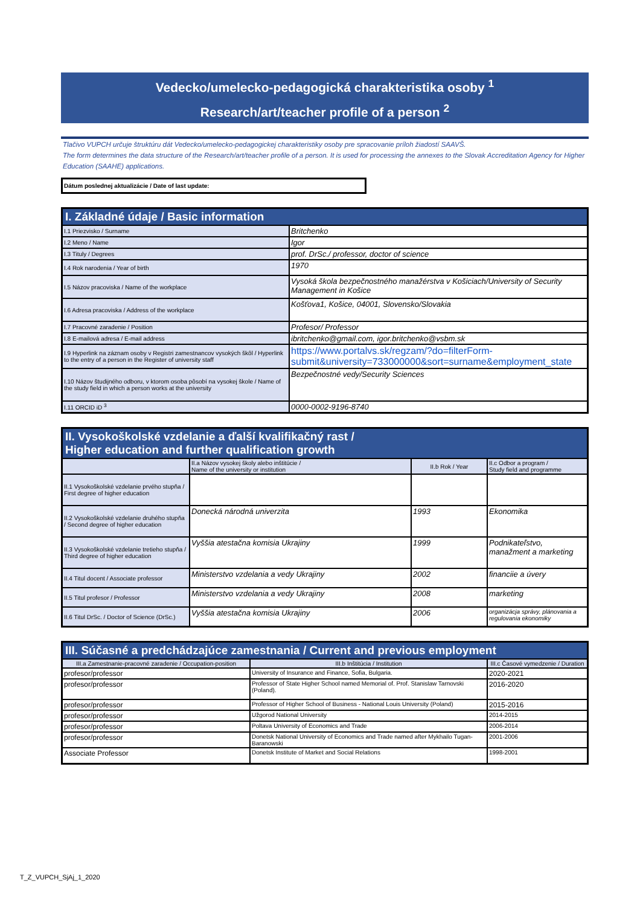Vedecko/umelecko-pedagogická charakteristika osoby <sup>1</sup>
Research/art/teacher profile of a person <sup>2</sup>
Tlačivo VUPCH určuje štruktúru dát Vedecko/umelecko-pedagogickej charakteristiky osoby pre spracovanie príloh žiadostí SAAVŠ.
The form determines the data structure of the Research/art/teacher profile of a person. It is used for processing the annexes to the Slovak Accreditation Agency for Higher Education (SAAHE) applications.
Dátum poslednej aktualizácie / Date of last update:
| I. Základné údaje / Basic information | |
| --- | --- |
| I.1 Priezvisko / Surname | Britchenko |
| I.2 Meno / Name | Igor |
| I.3 Tituly / Degrees | prof. DrSc./ professor, doctor of science |
| I.4 Rok narodenia / Year of birth | 1970 |
| I.5 Názov pracoviska / Name of the workplace | Vysoká škola bezpečnostného manažérstva v Košiciach/University of Security Management in Košice |
| I.6 Adresa pracoviska / Address of the workplace | Košťova1, Košice, 04001, Slovensko/Slovakia |
| I.7 Pracovné zaradenie / Position | Profesor/ Professor |
| I.8 E-mailová adresa / E-mail address | ibritchenko@gmail.com, igor.britchenko@vsbm.sk |
| I.9 Hyperlink na záznam osoby v Registri zamestnancov vysokých škôl / Hyperlink to the entry of a person in the Register of university staff | https://www.portalvs.sk/regzam/?do=filterForm-submit&university=733000000&sort=surname&employment_state |
| I.10 Názov študijného odboru, v ktorom osoba pôsobí na vysokej škole / Name of the study field in which a person works at the university | Bezpečnostné vedy/Security Sciences |
| I.11 ORCID iD <sup>3</sup> | 0000-0002-9196-8740 |
| II. Vysokoškolské vzdelanie a ďalší kvalifikačný rast / Higher education and further qualification growth | | | |
| --- | --- | --- | --- |
| | II.a Názov vysokej školy alebo inštitúcie / Name of the university or institution | II.b Rok / Year | II.c Odbor a program / Study field and programme |
| II.1 Vysokoškolské vzdelanie prvého stupňa / First degree of higher education | | | |
| II.2 Vysokoškolské vzdelanie druhého stupňa / Second degree of higher education | Donecká národná univerzita | 1993 | Ekonomika |
| II.3 Vysokoškolské vzdelanie tretieho stupňa / Third degree of higher education | Vyššia atestačna komisia Ukrajiny | 1999 | Podnikateľstvo, manažment a marketing |
| II.4 Titul docent / Associate professor | Ministerstvo vzdelania a vedy Ukrajiny | 2002 | financiie a úvery |
| II.5 Titul profesor / Professor | Ministerstvo vzdelania a vedy Ukrajiny | 2008 | marketing |
| II.6 Titul DrSc. / Doctor of Science (DrSc.) | Vyššia atestačna komisia Ukrajiny | 2006 | organizácja správy, plánovania a regulovania ekonomiky |
| III. Súčasné a predchádzajúce zamestnania / Current and previous employment | | |
| --- | --- | --- |
| III.a Zamestnanie-pracovné zaradenie / Occupation-position | III.b Inštitúcia / Institution | III.c Časové vymedzenie / Duration |
| profesor/professor | University of Insurance and Finance, Sofia, Bulgaria. | 2020-2021 |
| profesor/professor | Professor of State Higher School named Memorial of. Prof. Stanislaw Tarnovski (Poland). | 2016-2020 |
| profesor/professor | Professor of Higher School of Business - National Louis University (Poland) | 2015-2016 |
| profesor/professor | Užgorod National University | 2014-2015 |
| profesor/professor | Poltava University of Economics and Trade | 2006-2014 |
| profesor/professor | Donetsk National University of Economics and Trade named after Mykhailo Tugan-Baranowski | 2001-2006 |
| Associate Professor | Donetsk Institute of Market and Social Relations | 1998-2001 |
T_Z_VUPCH_SjAj_1_2020